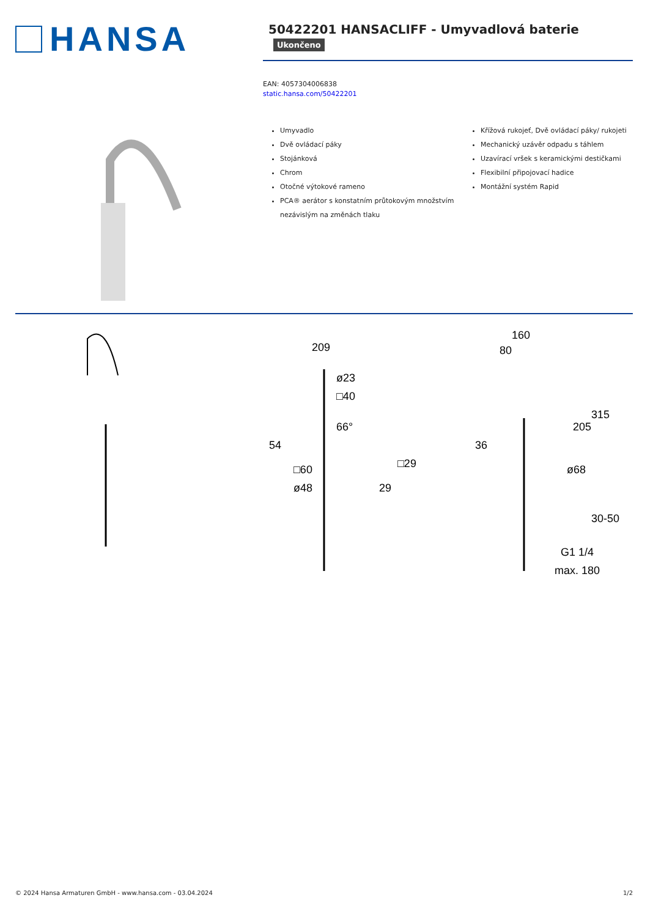HANSA
50422201 HANSACLIFF - Umyvadlová baterie Ukončeno
EAN: 4057304006838
static.hansa.com/50422201
Umyvadlo
Dvě ovládací páky
Stojánková
Chrom
Otočné výtokové rameno
PCA® aerátor s konstatním průtokovým množstvím nezávislým na změnách tlaku
Křížová rukojeť, Dvě ovládací páky/ rukojeti
Mechanický uzávěr odpadu s táhlem
Uzavírací vršek s keramickými destičkami
Flexibilní připojovací hadice
Montážní systém Rapid
209
ø23
□40
66°
54
□29
□60
ø48
29
160
80
315
205
36
ø68
30-50
G1 1/4
max. 180
© 2024 Hansa Armaturen GmbH - www.hansa.com - 03.04.2024 1/2